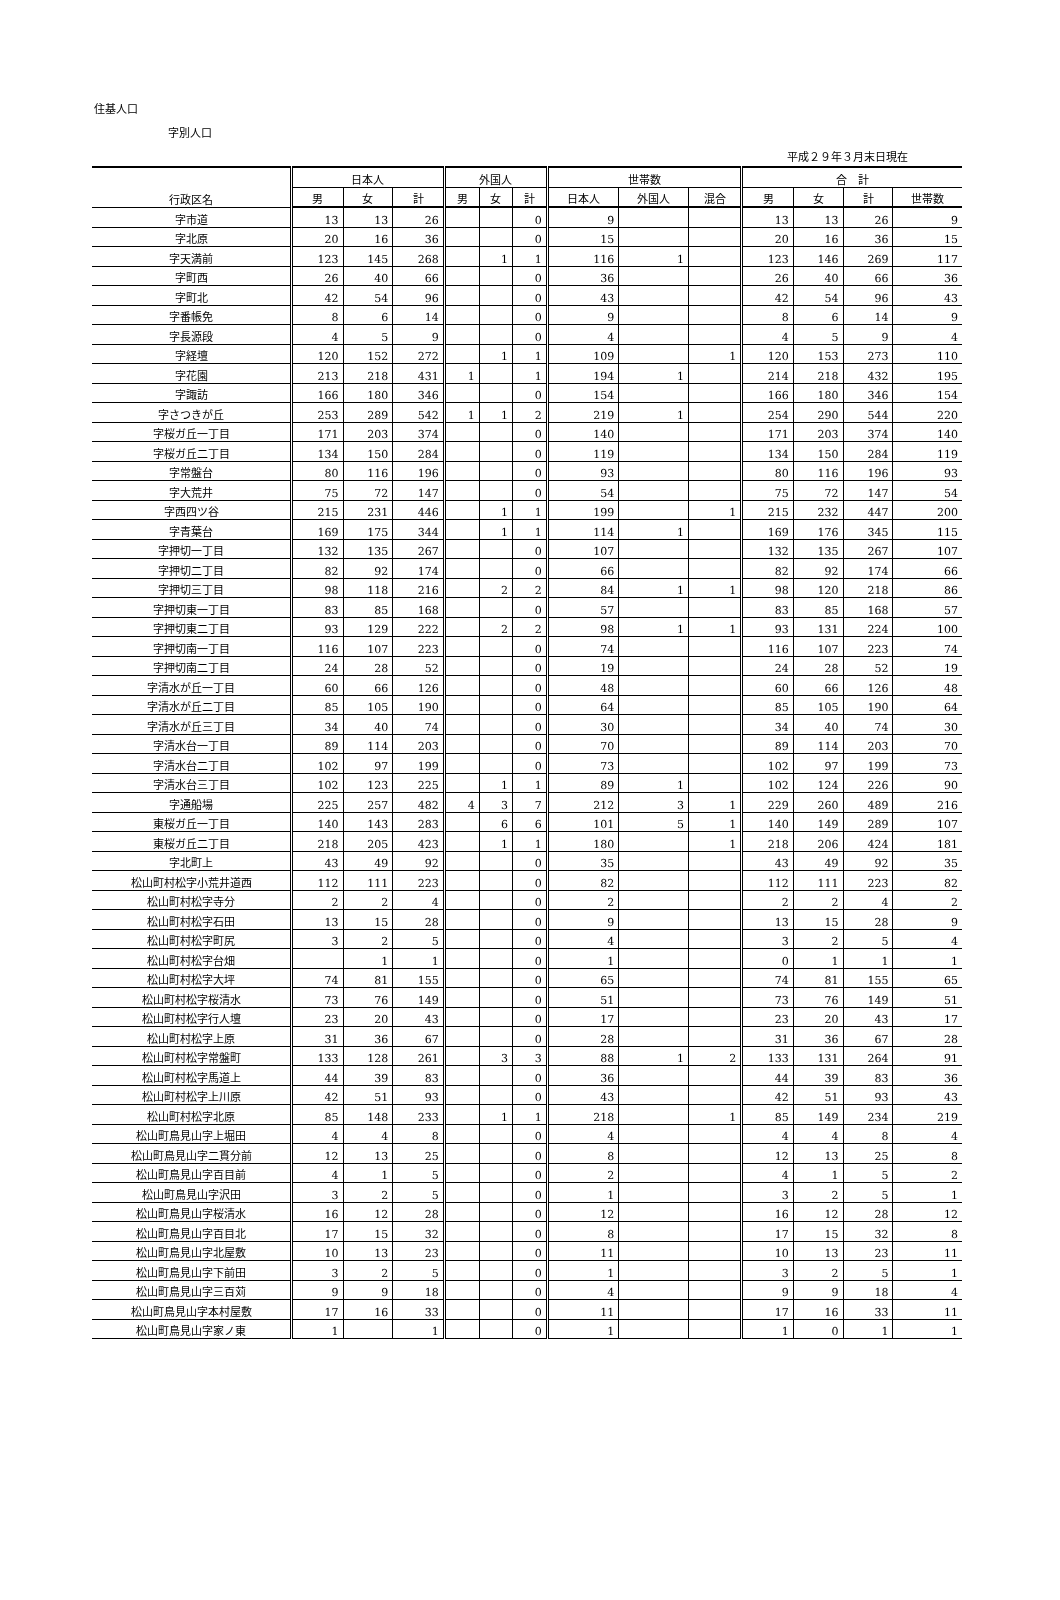住基人口
字別人口
平成２９年３月末日現在
| 行政区名 | 日本人 | | | 外国人 | | | 世帯数 | | | 合 計 | | | |
| --- | --- | --- | --- | --- | --- | --- | --- | --- | --- | --- | --- | --- | --- |
| | 男 | 女 | 計 | 男 | 女 | 計 | 日本人 | 外国人 | 混合 | 男 | 女 | 計 | 世帯数 |
| 字市道 | 13 | 13 | 26 | | | 0 | 9 | | | 13 | 13 | 26 | 9 |
| 字北原 | 20 | 16 | 36 | | | 0 | 15 | | | 20 | 16 | 36 | 15 |
| 字天満前 | 123 | 145 | 268 | | 1 | 1 | 116 | 1 | | 123 | 146 | 269 | 117 |
| 字町西 | 26 | 40 | 66 | | | 0 | 36 | | | 26 | 40 | 66 | 36 |
| 字町北 | 42 | 54 | 96 | | | 0 | 43 | | | 42 | 54 | 96 | 43 |
| 字番帳免 | 8 | 6 | 14 | | | 0 | 9 | | | 8 | 6 | 14 | 9 |
| 字長源段 | 4 | 5 | 9 | | | 0 | 4 | | | 4 | 5 | 9 | 4 |
| 字経壇 | 120 | 152 | 272 | | 1 | 1 | 109 | | 1 | 120 | 153 | 273 | 110 |
| 字花園 | 213 | 218 | 431 | 1 | | 1 | 194 | 1 | | 214 | 218 | 432 | 195 |
| 字諏訪 | 166 | 180 | 346 | | | 0 | 154 | | | 166 | 180 | 346 | 154 |
| 字さつきが丘 | 253 | 289 | 542 | 1 | 1 | 2 | 219 | 1 | | 254 | 290 | 544 | 220 |
| 字桜ガ丘一丁目 | 171 | 203 | 374 | | | 0 | 140 | | | 171 | 203 | 374 | 140 |
| 字桜ガ丘二丁目 | 134 | 150 | 284 | | | 0 | 119 | | | 134 | 150 | 284 | 119 |
| 字常盤台 | 80 | 116 | 196 | | | 0 | 93 | | | 80 | 116 | 196 | 93 |
| 字大荒井 | 75 | 72 | 147 | | | 0 | 54 | | | 75 | 72 | 147 | 54 |
| 字西四ツ谷 | 215 | 231 | 446 | | 1 | 1 | 199 | | 1 | 215 | 232 | 447 | 200 |
| 字青葉台 | 169 | 175 | 344 | | 1 | 1 | 114 | 1 | | 169 | 176 | 345 | 115 |
| 字押切一丁目 | 132 | 135 | 267 | | | 0 | 107 | | | 132 | 135 | 267 | 107 |
| 字押切二丁目 | 82 | 92 | 174 | | | 0 | 66 | | | 82 | 92 | 174 | 66 |
| 字押切三丁目 | 98 | 118 | 216 | | 2 | 2 | 84 | 1 | 1 | 98 | 120 | 218 | 86 |
| 字押切東一丁目 | 83 | 85 | 168 | | | 0 | 57 | | | 83 | 85 | 168 | 57 |
| 字押切東二丁目 | 93 | 129 | 222 | | 2 | 2 | 98 | 1 | 1 | 93 | 131 | 224 | 100 |
| 字押切南一丁目 | 116 | 107 | 223 | | | 0 | 74 | | | 116 | 107 | 223 | 74 |
| 字押切南二丁目 | 24 | 28 | 52 | | | 0 | 19 | | | 24 | 28 | 52 | 19 |
| 字清水が丘一丁目 | 60 | 66 | 126 | | | 0 | 48 | | | 60 | 66 | 126 | 48 |
| 字清水が丘二丁目 | 85 | 105 | 190 | | | 0 | 64 | | | 85 | 105 | 190 | 64 |
| 字清水が丘三丁目 | 34 | 40 | 74 | | | 0 | 30 | | | 34 | 40 | 74 | 30 |
| 字清水台一丁目 | 89 | 114 | 203 | | | 0 | 70 | | | 89 | 114 | 203 | 70 |
| 字清水台二丁目 | 102 | 97 | 199 | | | 0 | 73 | | | 102 | 97 | 199 | 73 |
| 字清水台三丁目 | 102 | 123 | 225 | | 1 | 1 | 89 | 1 | | 102 | 124 | 226 | 90 |
| 字通船場 | 225 | 257 | 482 | 4 | 3 | 7 | 212 | 3 | 1 | 229 | 260 | 489 | 216 |
| 東桜ガ丘一丁目 | 140 | 143 | 283 | | 6 | 6 | 101 | 5 | 1 | 140 | 149 | 289 | 107 |
| 東桜ガ丘二丁目 | 218 | 205 | 423 | | 1 | 1 | 180 | | 1 | 218 | 206 | 424 | 181 |
| 字北町上 | 43 | 49 | 92 | | | 0 | 35 | | | 43 | 49 | 92 | 35 |
| 松山町村松字小荒井道西 | 112 | 111 | 223 | | | 0 | 82 | | | 112 | 111 | 223 | 82 |
| 松山町村松字寺分 | 2 | 2 | 4 | | | 0 | 2 | | | 2 | 2 | 4 | 2 |
| 松山町村松字石田 | 13 | 15 | 28 | | | 0 | 9 | | | 13 | 15 | 28 | 9 |
| 松山町村松字町尻 | 3 | 2 | 5 | | | 0 | 4 | | | 3 | 2 | 5 | 4 |
| 松山町村松字台畑 | | 1 | 1 | | | 0 | 1 | | | 0 | 1 | 1 | 1 |
| 松山町村松字大坪 | 74 | 81 | 155 | | | 0 | 65 | | | 74 | 81 | 155 | 65 |
| 松山町村松字桜清水 | 73 | 76 | 149 | | | 0 | 51 | | | 73 | 76 | 149 | 51 |
| 松山町村松字行人壇 | 23 | 20 | 43 | | | 0 | 17 | | | 23 | 20 | 43 | 17 |
| 松山町村松字上原 | 31 | 36 | 67 | | | 0 | 28 | | | 31 | 36 | 67 | 28 |
| 松山町村松字常盤町 | 133 | 128 | 261 | | 3 | 3 | 88 | 1 | 2 | 133 | 131 | 264 | 91 |
| 松山町村松字馬道上 | 44 | 39 | 83 | | | 0 | 36 | | | 44 | 39 | 83 | 36 |
| 松山町村松字上川原 | 42 | 51 | 93 | | | 0 | 43 | | | 42 | 51 | 93 | 43 |
| 松山町村松字北原 | 85 | 148 | 233 | | 1 | 1 | 218 | | 1 | 85 | 149 | 234 | 219 |
| 松山町鳥見山字上堀田 | 4 | 4 | 8 | | | 0 | 4 | | | 4 | 4 | 8 | 4 |
| 松山町鳥見山字二貫分前 | 12 | 13 | 25 | | | 0 | 8 | | | 12 | 13 | 25 | 8 |
| 松山町鳥見山字百目前 | 4 | 1 | 5 | | | 0 | 2 | | | 4 | 1 | 5 | 2 |
| 松山町鳥見山字沢田 | 3 | 2 | 5 | | | 0 | 1 | | | 3 | 2 | 5 | 1 |
| 松山町鳥見山字桜清水 | 16 | 12 | 28 | | | 0 | 12 | | | 16 | 12 | 28 | 12 |
| 松山町鳥見山字百目北 | 17 | 15 | 32 | | | 0 | 8 | | | 17 | 15 | 32 | 8 |
| 松山町鳥見山字北屋敷 | 10 | 13 | 23 | | | 0 | 11 | | | 10 | 13 | 23 | 11 |
| 松山町鳥見山字下前田 | 3 | 2 | 5 | | | 0 | 1 | | | 3 | 2 | 5 | 1 |
| 松山町鳥見山字三百苅 | 9 | 9 | 18 | | | 0 | 4 | | | 9 | 9 | 18 | 4 |
| 松山町鳥見山字本村屋敷 | 17 | 16 | 33 | | | 0 | 11 | | | 17 | 16 | 33 | 11 |
| 松山町鳥見山字家ノ東 | 1 | | 1 | | | 0 | 1 | | | 1 | 0 | 1 | 1 |